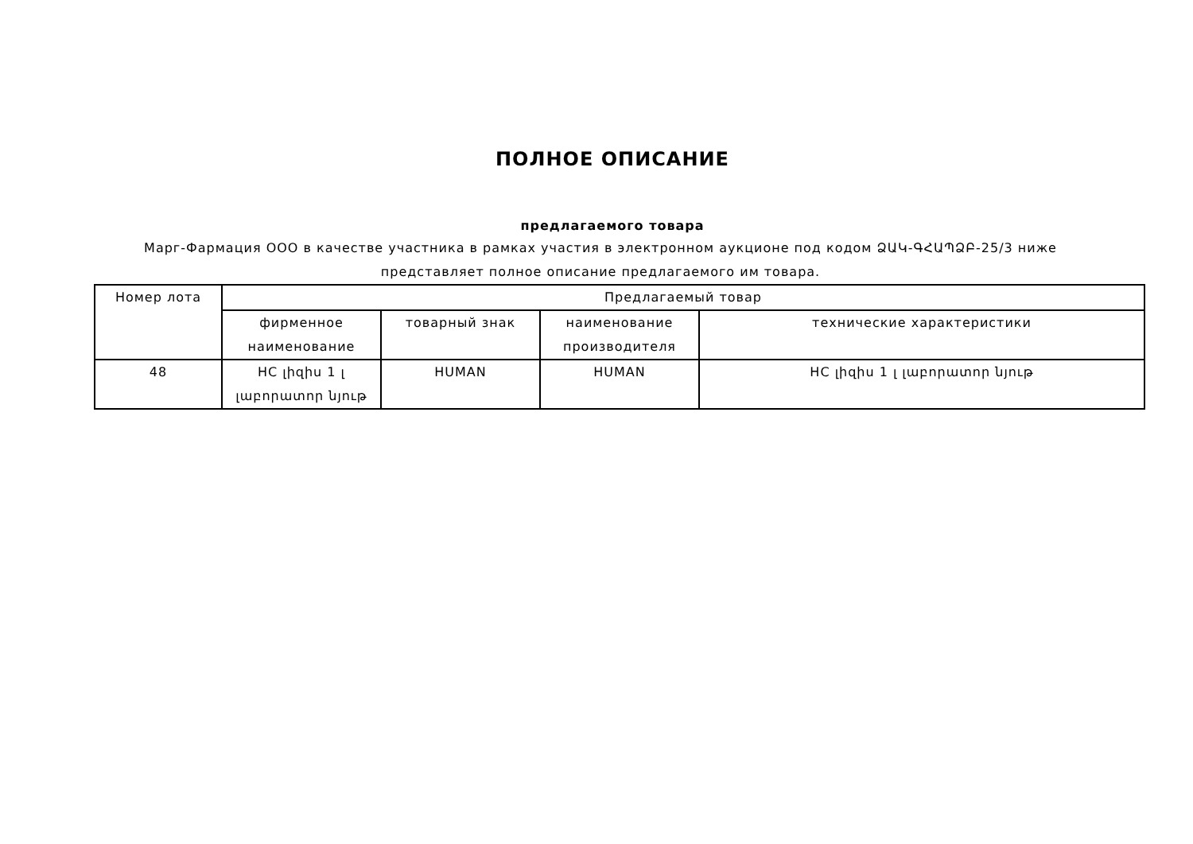ПОЛНОЕ ОПИСАНИЕ
предлагаемого товара
Марг-Фармация ООО в качестве участника в рамках участия в электронном аукционе под кодом ՁԱԿ-ԳՀԱՊՁԲ-25/3 ниже представляет полное описание предлагаемого им товара.
| Номер лота | Предлагаемый товар | | | |
| --- | --- | --- | --- | --- |
| | фирменное наименование | товарный знак | наименование производителя | технические характеристики |
| 48 | HC լիզիս 1 լ լաբորատոր նյութ | HUMAN | HUMAN | HC լիզիս 1 լ լաբորատոր նյութ |